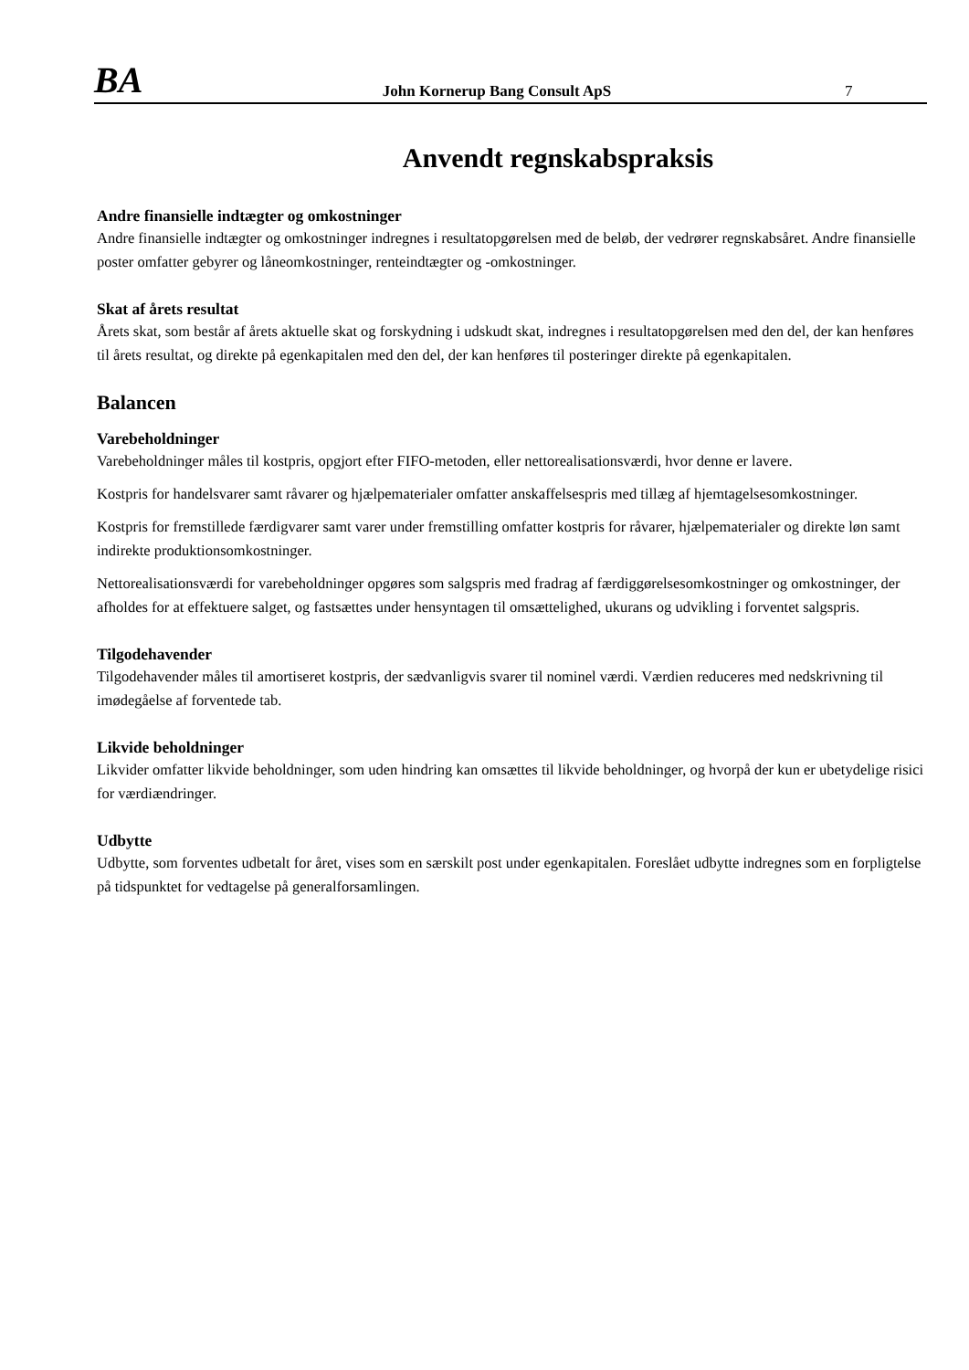BA
John Kornerup Bang Consult ApS
7
Anvendt regnskabspraksis
Andre finansielle indtægter og omkostninger
Andre finansielle indtægter og omkostninger indregnes i resultatopgørelsen med de beløb, der vedrører regnskabsåret. Andre finansielle poster omfatter gebyrer og låneomkostninger, renteindtægter og -omkostninger.
Skat af årets resultat
Årets skat, som består af årets aktuelle skat og forskydning i udskudt skat, indregnes i resultatopgørelsen med den del, der kan henføres til årets resultat, og direkte på egenkapitalen med den del, der kan henføres til posteringer direkte på egenkapitalen.
Balancen
Varebeholdninger
Varebeholdninger måles til kostpris, opgjort efter FIFO-metoden, eller nettorealisationsværdi, hvor denne er lavere.
Kostpris for handelsvarer samt råvarer og hjælpematerialer omfatter anskaffelsespris med tillæg af hjemtagelsesomkostninger.
Kostpris for fremstillede færdigvarer samt varer under fremstilling omfatter kostpris for råvarer, hjælpematerialer og direkte løn samt indirekte produktionsomkostninger.
Nettorealisationsværdi for varebeholdninger opgøres som salgspris med fradrag af færdiggørelsesomkostninger og omkostninger, der afholdes for at effektuere salget, og fastsættes under hensyntagen til omsættelighed, ukurans og udvikling i forventet salgspris.
Tilgodehavender
Tilgodehavender måles til amortiseret kostpris, der sædvanligvis svarer til nominel værdi. Værdien reduceres med nedskrivning til imødegåelse af forventede tab.
Likvide beholdninger
Likvider omfatter likvide beholdninger, som uden hindring kan omsættes til likvide beholdninger, og hvorpå der kun er ubetydelige risici for værdiændringer.
Udbytte
Udbytte, som forventes udbetalt for året, vises som en særskilt post under egenkapitalen. Foreslået udbytte indregnes som en forpligtelse på tidspunktet for vedtagelse på generalforsamlingen.